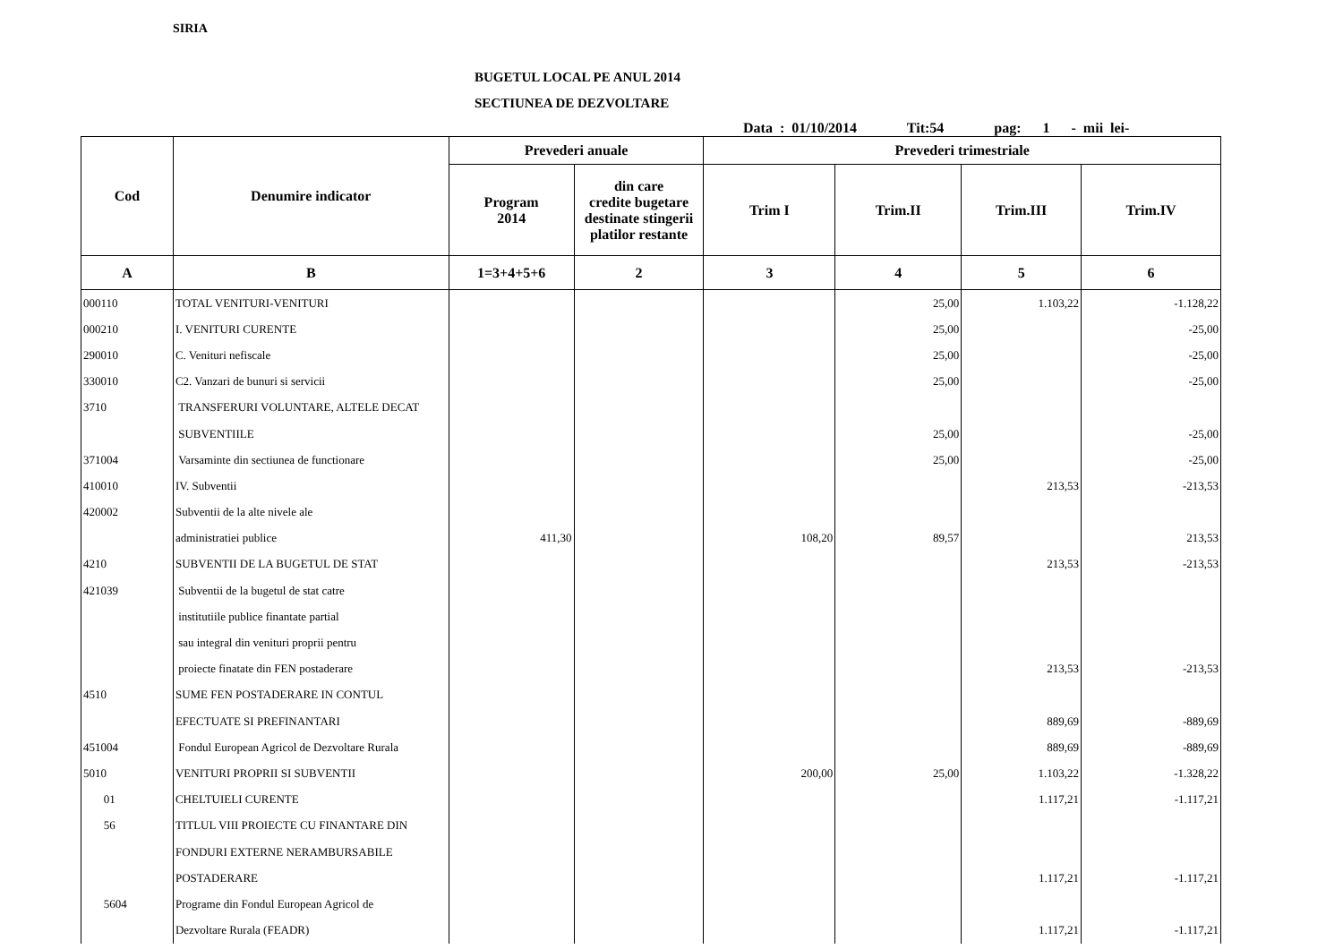SIRIA
BUGETUL LOCAL PE ANUL 2014
SECTIUNEA DE DEZVOLTARE
Data : 01/10/2014 Tit:54 pag: 1 - mii lei-
| Cod | Denumire indicator | Prevederi anuale | | Prevederi trimestriale | | | |
| --- | --- | --- | --- | --- | --- | --- | --- |
| | | Program 2014 | din care credite bugetare destinate stingerii platilor restante | Trim I | Trim.II | Trim.III | Trim.IV |
| A | B | 1=3+4+5+6 | 2 | 3 | 4 | 5 | 6 |
| 000110 | TOTAL VENITURI-VENITURI | | | | 25,00 | 1.103,22 | -1.128,22 |
| 000210 | I. VENITURI CURENTE | | | | 25,00 | | -25,00 |
| 290010 | C. Venituri nefiscale | | | | 25,00 | | -25,00 |
| 330010 | C2. Vanzari de bunuri si servicii | | | | 25,00 | | -25,00 |
| 3710 | TRANSFERURI VOLUNTARE, ALTELE DECAT | | | | | | |
| | SUBVENTIILE | | | | 25,00 | | -25,00 |
| 371004 | Varsaminte din sectiunea de functionare | | | | 25,00 | | -25,00 |
| 410010 | IV. Subventii | | | | | 213,53 | -213,53 |
| 420002 | Subventii de la alte nivele ale | | | | | | |
| | administratiei publice | 411,30 | | 108,20 | 89,57 | | 213,53 |
| 4210 | SUBVENTII DE LA BUGETUL DE STAT | | | | | 213,53 | -213,53 |
| 421039 | Subventii de la bugetul de stat catre | | | | | | |
| | institutiile publice finantate partial | | | | | | |
| | sau integral din venituri proprii pentru | | | | | | |
| | proiecte finatate din FEN postaderare | | | | | 213,53 | -213,53 |
| 4510 | SUME FEN POSTADERARE IN CONTUL | | | | | | |
| | EFECTUATE SI PREFINANTARI | | | | | 889,69 | -889,69 |
| 451004 | Fondul European Agricol de Dezvoltare Rurala | | | | | 889,69 | -889,69 |
| 5010 | VENITURI PROPRII SI SUBVENTII | | | 200,00 | 25,00 | 1.103,22 | -1.328,22 |
| 01 | CHELTUIELI CURENTE | | | | | 1.117,21 | -1.117,21 |
| 56 | TITLUL VIII PROIECTE CU FINANTARE DIN | | | | | | |
| | FONDURI EXTERNE NERAMBURSABILE | | | | | | |
| | POSTADERARE | | | | | 1.117,21 | -1.117,21 |
| 5604 | Programe din Fondul European Agricol de | | | | | | |
| | Dezvoltare Rurala (FEADR) | | | | | 1.117,21 | -1.117,21 |